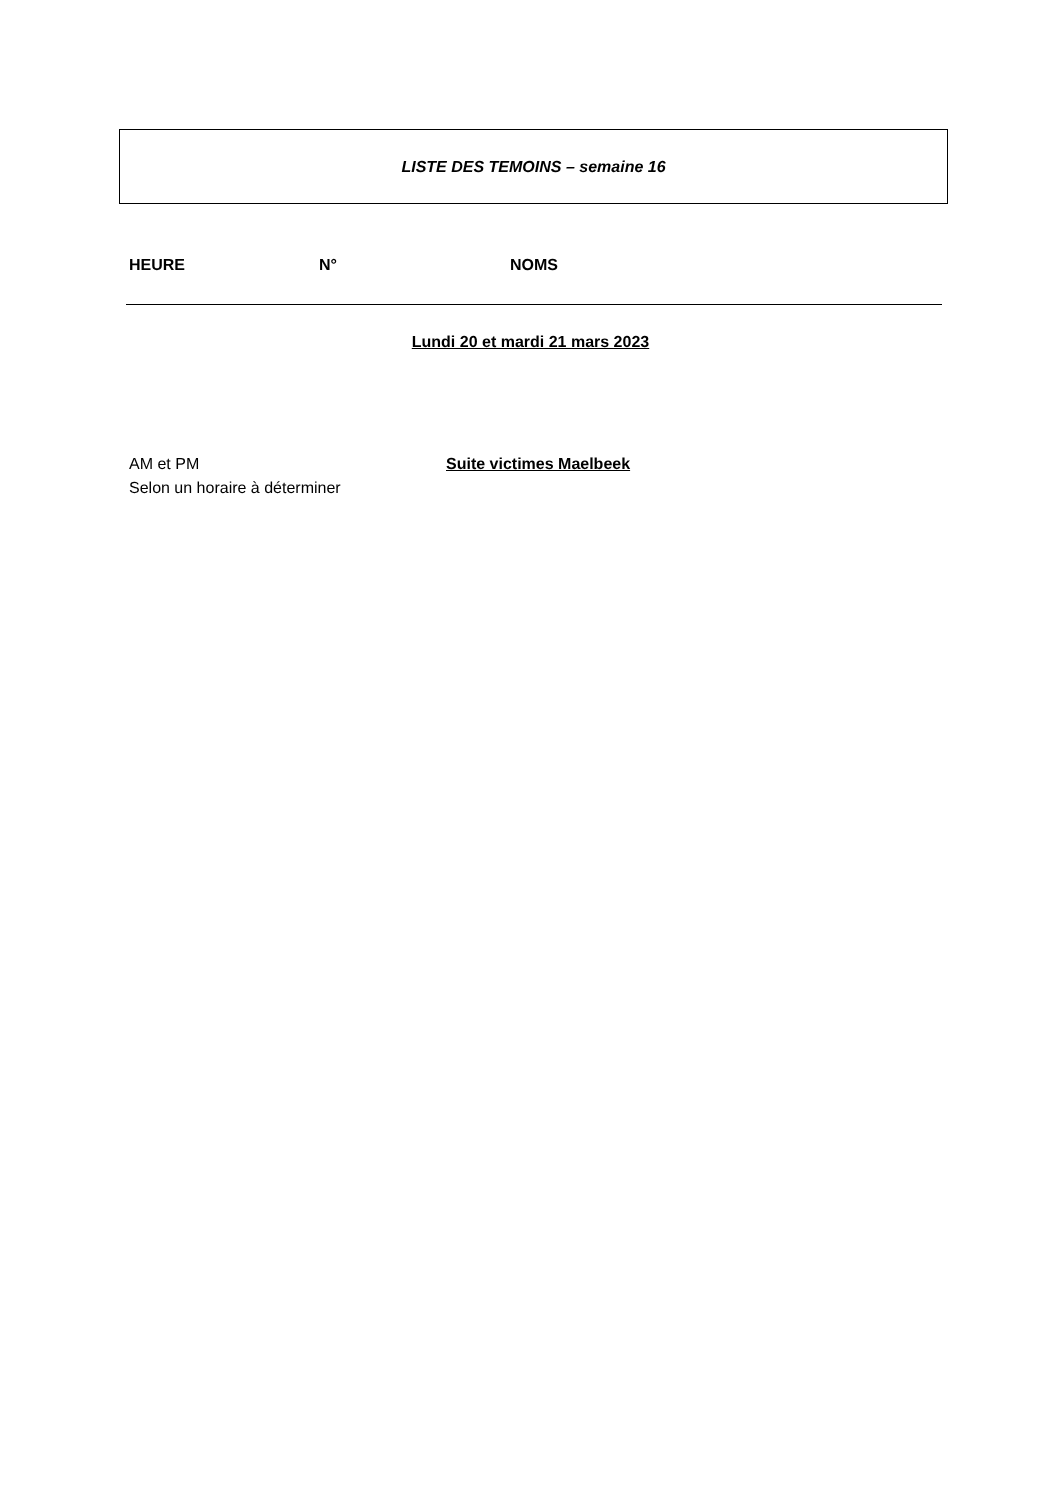LISTE DES TEMOINS – semaine 16
HEURE N° NOMS
Lundi 20 et mardi 21 mars 2023
AM et PM
Selon un horaire à déterminer
Suite victimes Maelbeek